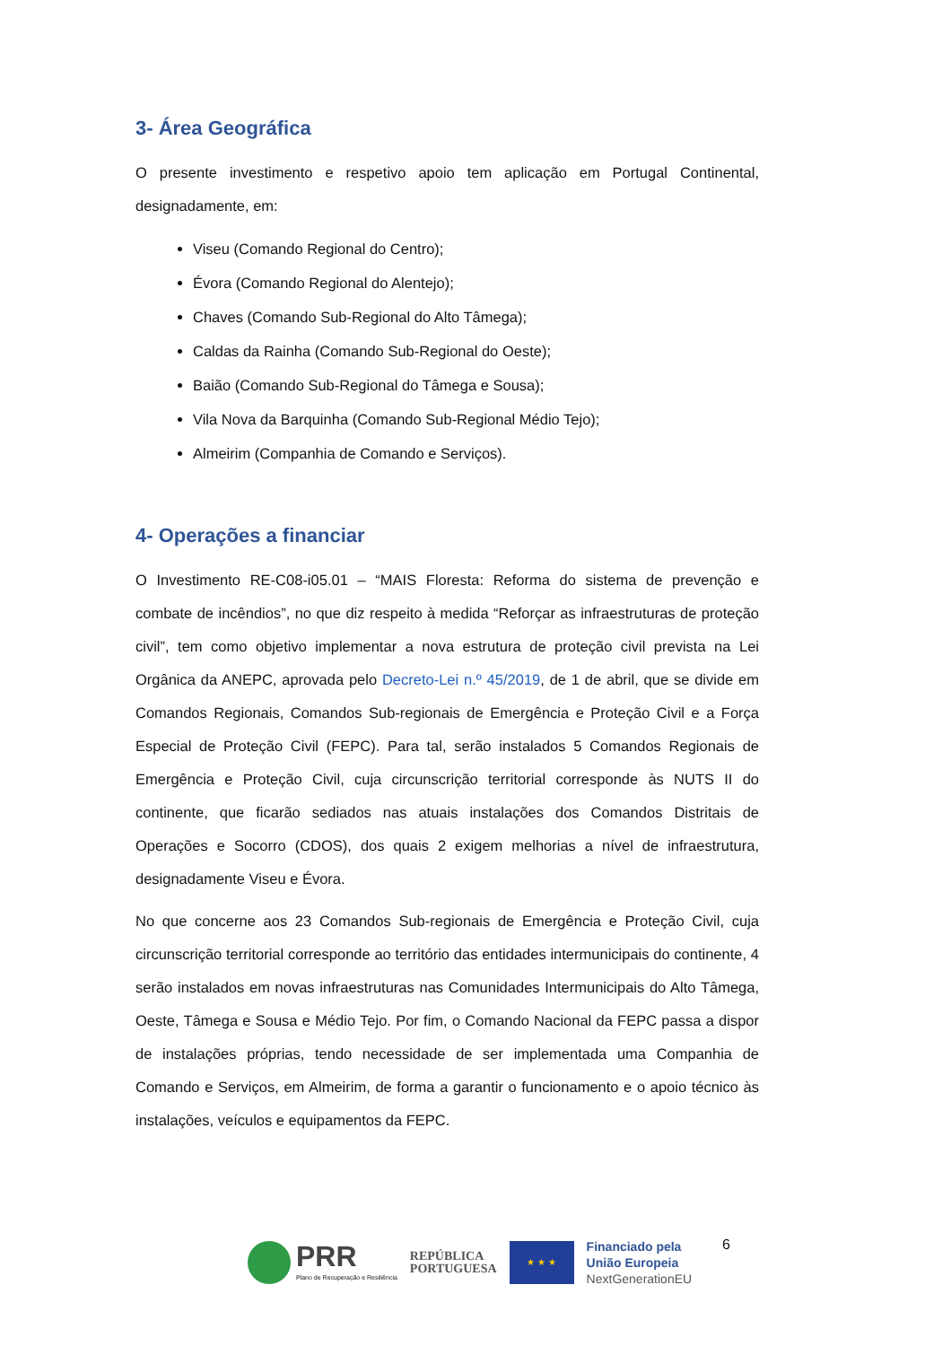3- Área Geográfica
O presente investimento e respetivo apoio tem aplicação em Portugal Continental, designadamente, em:
Viseu (Comando Regional do Centro);
Évora (Comando Regional do Alentejo);
Chaves (Comando Sub-Regional do Alto Tâmega);
Caldas da Rainha (Comando Sub-Regional do Oeste);
Baião (Comando Sub-Regional do Tâmega e Sousa);
Vila Nova da Barquinha (Comando Sub-Regional Médio Tejo);
Almeirim (Companhia de Comando e Serviços).
4- Operações a financiar
O Investimento RE-C08-i05.01 – “MAIS Floresta: Reforma do sistema de prevenção e combate de incêndios”, no que diz respeito à medida “Reforçar as infraestruturas de proteção civil”, tem como objetivo implementar a nova estrutura de proteção civil prevista na Lei Orgânica da ANEPC, aprovada pelo Decreto-Lei n.º 45/2019, de 1 de abril, que se divide em Comandos Regionais, Comandos Sub-regionais de Emergência e Proteção Civil e a Força Especial de Proteção Civil (FEPC). Para tal, serão instalados 5 Comandos Regionais de Emergência e Proteção Civil, cuja circunscrição territorial corresponde às NUTS II do continente, que ficarão sediados nas atuais instalações dos Comandos Distritais de Operações e Socorro (CDOS), dos quais 2 exigem melhorias a nível de infraestrutura, designadamente Viseu e Évora.
No que concerne aos 23 Comandos Sub-regionais de Emergência e Proteção Civil, cuja circunscrição territorial corresponde ao território das entidades intermunicipais do continente, 4 serão instalados em novas infraestruturas nas Comunidades Intermunicipais do Alto Tâmega, Oeste, Tâmega e Sousa e Médio Tejo. Por fim, o Comando Nacional da FEPC passa a dispor de instalações próprias, tendo necessidade de ser implementada uma Companhia de Comando e Serviços, em Almeirim, de forma a garantir o funcionamento e o apoio técnico às instalações, veículos e equipamentos da FEPC.
PRR
Plano de Recuperação e Resiliência
REPÚBLICA
PORTUGUESA
★ ★ ★
Financiado pela
União Europeia
NextGenerationEU
6